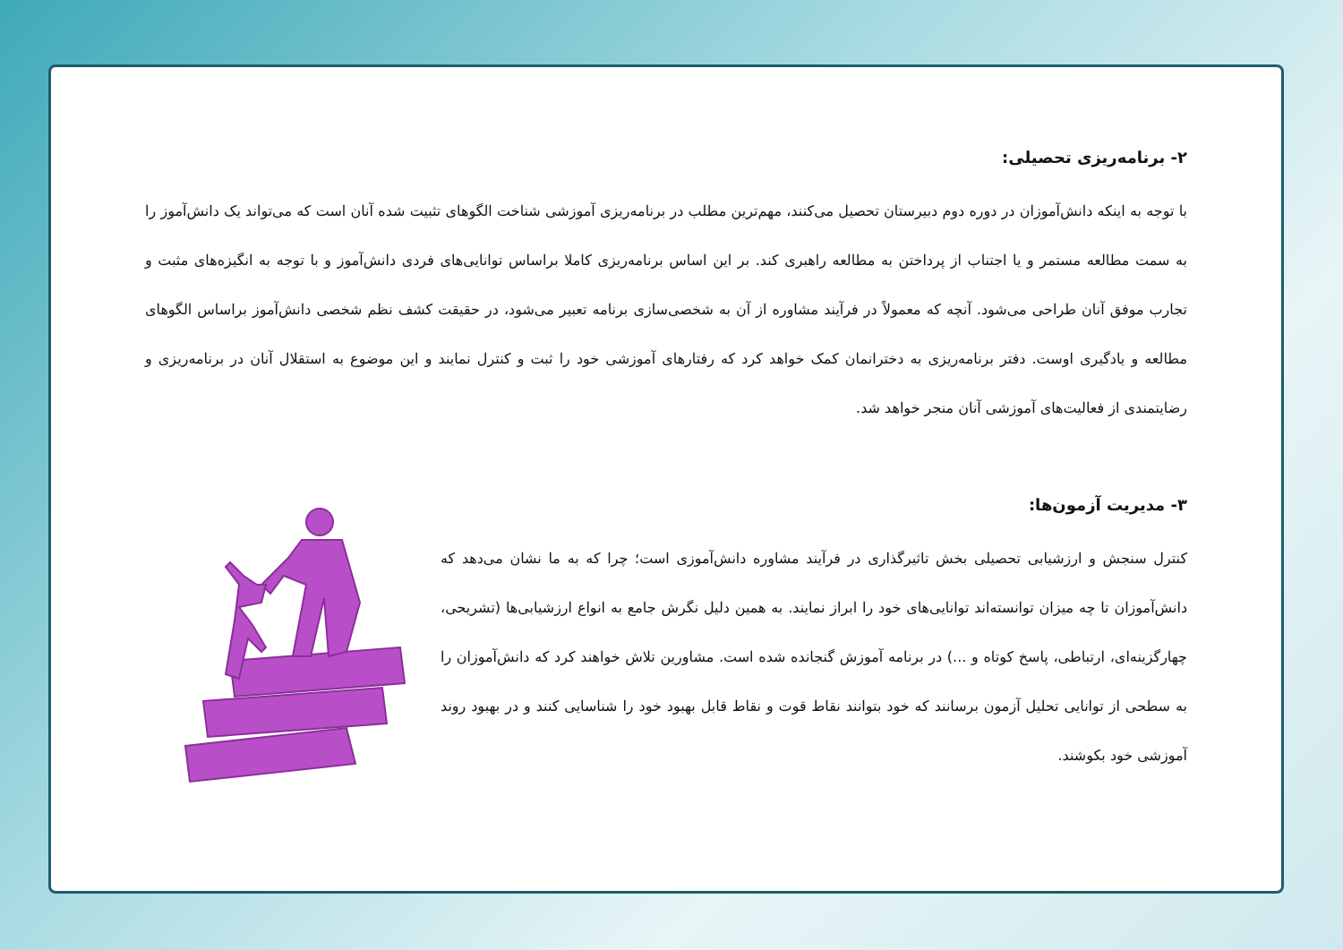۲- برنامه‌ریزی تحصیلی:
با توجه به اینکه دانش‌آموزان در دوره دوم دبیرستان تحصیل می‌کنند، مهم‌ترین مطلب در برنامه‌ریزی آموزشی شناخت الگوهای تثبیت شده آنان است که می‌تواند یک دانش‌آموز را به سمت مطالعه مستمر و یا اجتناب از پرداختن به مطالعه راهبری کند. بر این اساس برنامه‌ریزی کاملا براساس توانایی‌های فردی دانش‌آموز و با توجه به انگیزه‌های مثبت و تجارب موفق آنان طراحی می‌شود. آنچه که معمولاً در فرآیند مشاوره از آن به شخصی‌سازی برنامه تعبیر می‌شود، در حقیقت کشف نظم شخصی دانش‌آموز براساس الگوهای مطالعه و یادگیری اوست. دفتر برنامه‌ریزی به دخترانمان کمک خواهد کرد که رفتارهای آموزشی خود را ثبت و کنترل نمایند و این موضوع به استقلال آنان در برنامه‌ریزی و رضایتمندی از فعالیت‌های آموزشی آنان منجر خواهد شد.
۳- مدیریت آزمون‌ها:
کنترل سنجش و ارزشیابی تحصیلی بخش تاثیرگذاری در فرآیند مشاوره دانش‌آموزی است؛ چرا که به ما نشان می‌دهد که دانش‌آموزان تا چه میزان توانسته‌اند توانایی‌های خود را ابراز نمایند. به همین دلیل نگرش جامع به انواع ارزشیابی‌ها (تشریحی، چهارگزینه‌ای، ارتباطی، پاسخ کوتاه و ...) در برنامه آموزش گنجانده شده است. مشاورین تلاش خواهند کرد که دانش‌آموزان را به سطحی از توانایی تحلیل آزمون برسانند که خود بتوانند نقاط قوت و نقاط قابل بهبود خود را شناسایی کنند و در بهبود روند آموزشی خود بکوشند.